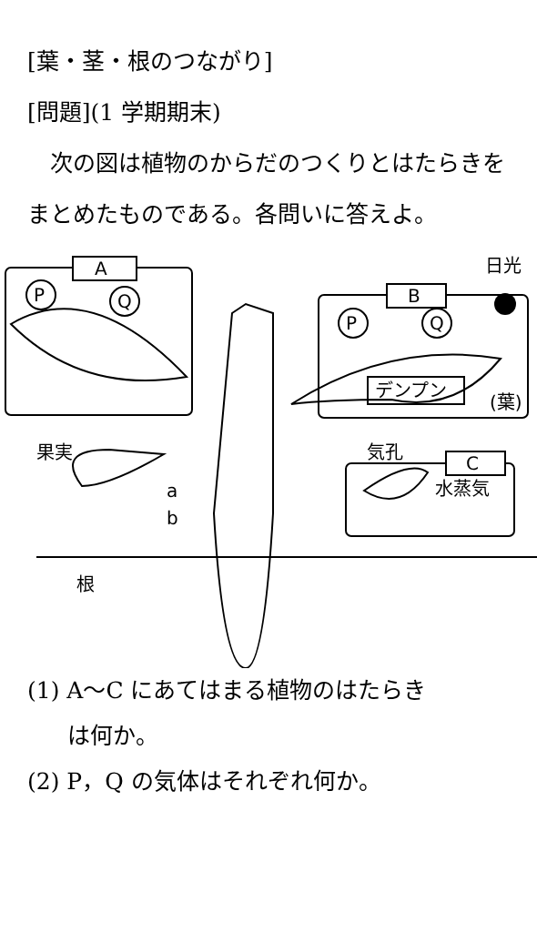[葉・茎・根のつながり]
[問題](1 学期期末)
　次の図は植物のからだのつくりとはたらきをまとめたものである。各問いに答えよ。
A
B
C
P
Q
P
Q
日光
デンプン
(葉)
果実
気孔
水蒸気
a
b
根
(1) A～C にあてはまる植物のはたらき
は何か。
(2) P，Q の気体はそれぞれ何か。